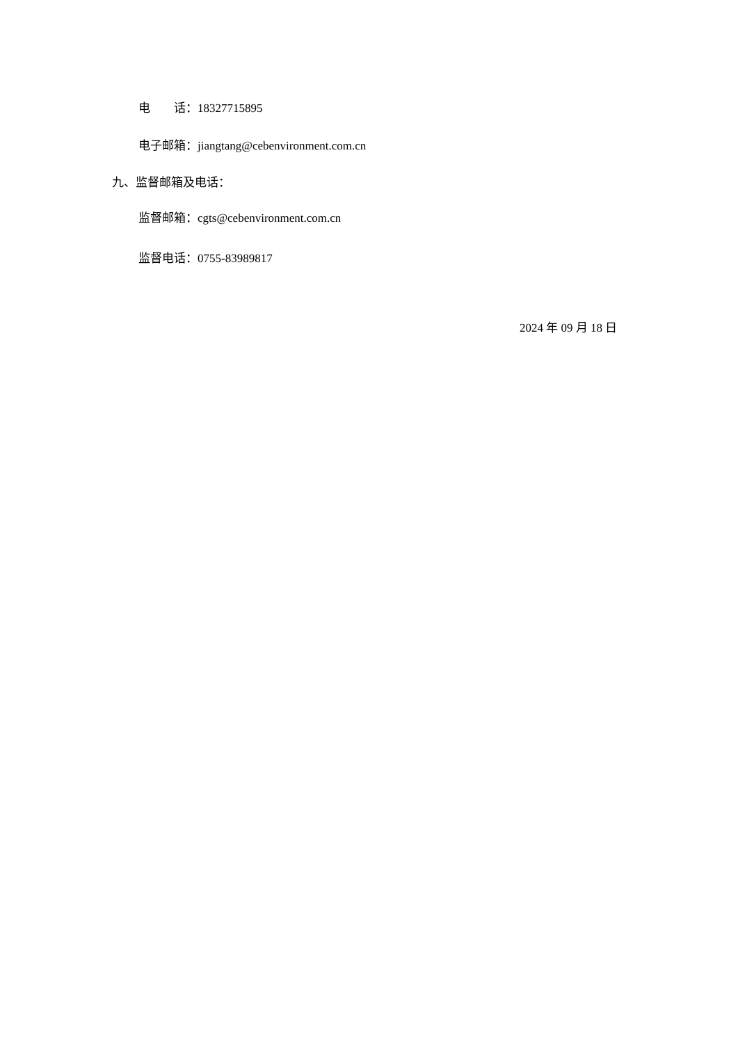电 话：18327715895
电子邮箱：jiangtang@cebenvironment.com.cn
九、监督邮箱及电话：
监督邮箱：cgts@cebenvironment.com.cn
监督电话：0755-83989817
2024 年 09 月 18 日